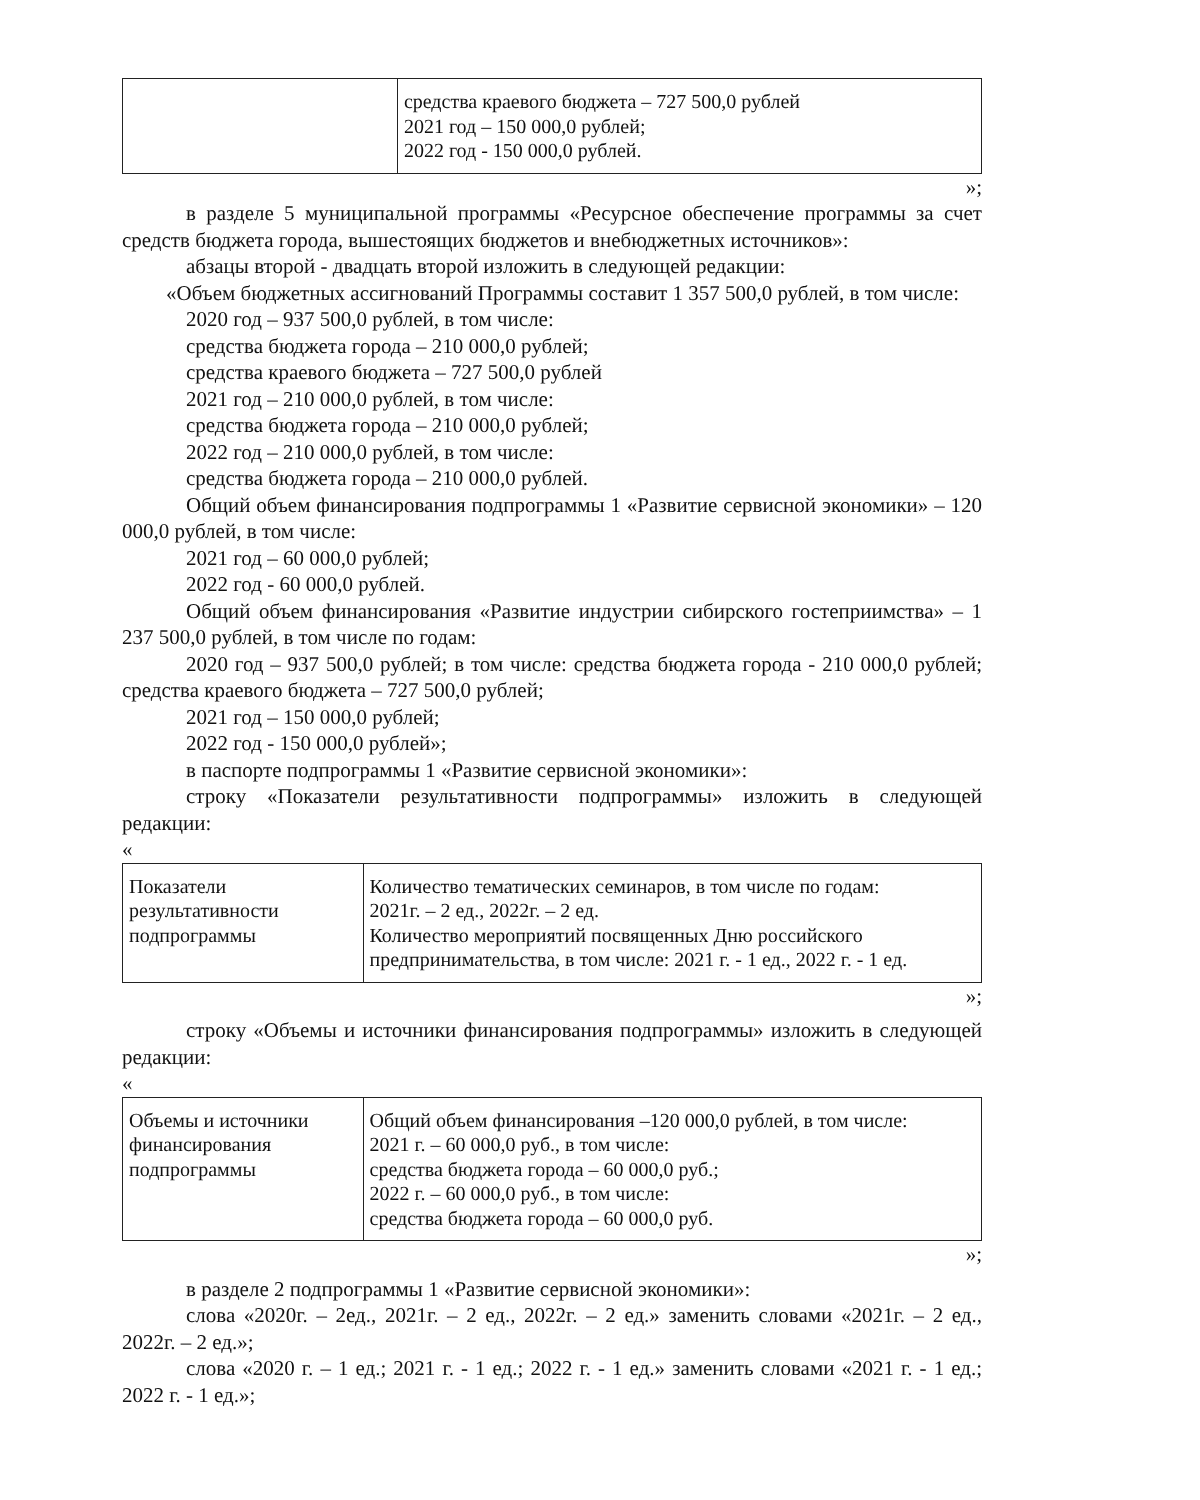| | средства краевого бюджета – 727 500,0 рублей 2021 год – 150 000,0 рублей; 2022 год - 150 000,0 рублей. |
»;
в разделе 5 муниципальной программы «Ресурсное обеспечение программы за счет средств бюджета города, вышестоящих бюджетов и внебюджетных источников»:
абзацы второй - двадцать второй изложить в следующей редакции:
«Объем бюджетных ассигнований Программы составит 1 357 500,0 рублей, в том числе:
2020 год – 937 500,0 рублей, в том числе:
средства бюджета города – 210 000,0 рублей;
средства краевого бюджета – 727 500,0 рублей
2021 год – 210 000,0 рублей, в том числе:
средства бюджета города – 210 000,0 рублей;
2022 год – 210 000,0 рублей, в том числе:
средства бюджета города – 210 000,0 рублей.
Общий объем финансирования подпрограммы 1 «Развитие сервисной экономики» – 120 000,0 рублей, в том числе:
2021 год – 60 000,0 рублей;
2022 год - 60 000,0 рублей.
Общий объем финансирования «Развитие индустрии сибирского гостеприимства» – 1 237 500,0 рублей, в том числе по годам:
2020 год – 937 500,0 рублей; в том числе: средства бюджета города - 210 000,0 рублей; средства краевого бюджета – 727 500,0 рублей;
2021 год – 150 000,0 рублей;
2022 год - 150 000,0 рублей»;
в паспорте подпрограммы 1 «Развитие сервисной экономики»:
строку «Показатели результативности подпрограммы» изложить в следующей редакции:
«
| Показатели результативности подпрограммы | Количество тематических семинаров, в том числе по годам: 2021г. – 2 ед., 2022г. – 2 ед. Количество мероприятий посвященных Дню российского предпринимательства, в том числе: 2021 г. - 1 ед., 2022 г. - 1 ед. |
»;
строку «Объемы и источники финансирования подпрограммы» изложить в следующей редакции:
«
| Объемы и источники финансирования подпрограммы | Общий объем финансирования –120 000,0 рублей, в том числе: 2021 г. – 60 000,0 руб., в том числе: средства бюджета города – 60 000,0 руб.; 2022 г. – 60 000,0 руб., в том числе: средства бюджета города – 60 000,0 руб. |
»;
в разделе 2 подпрограммы 1 «Развитие сервисной экономики»:
слова «2020г. – 2ед., 2021г. – 2 ед., 2022г. – 2 ед.» заменить словами «2021г. – 2 ед., 2022г. – 2 ед.»;
слова «2020 г. – 1 ед.; 2021 г. - 1 ед.; 2022 г. - 1 ед.» заменить словами «2021 г. - 1 ед.; 2022 г. - 1 ед.»;